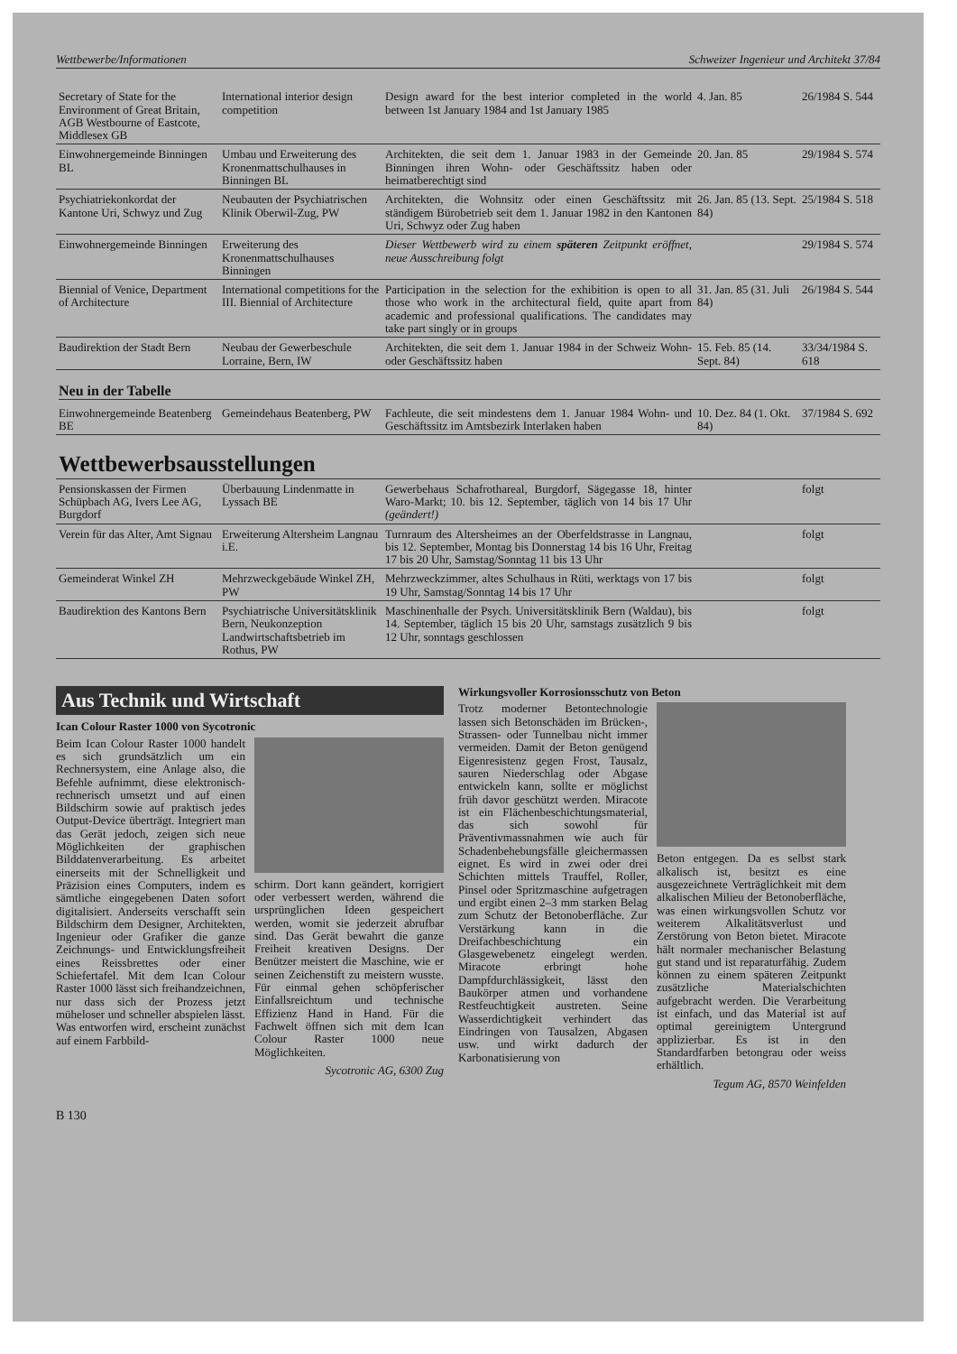Wettbewerbe/Informationen Schweizer Ingenieur und Architekt 37/84
| Secretary of State for the Environment of Great Britain, AGB Westbourne of Eastcote, Middlesex GB | International interior design competition | Design award for the best interior completed in the world between 1st January 1984 and 1st January 1985 | 4. Jan. 85 | 26/1984 S. 544 |
| Einwohnergemeinde Binningen BL | Umbau und Erweiterung des Kronenmattschulhauses in Binningen BL | Architekten, die seit dem 1. Januar 1983 in der Gemeinde Binningen ihren Wohn- oder Geschäftssitz haben oder heimatberechtigt sind | 20. Jan. 85 | 29/1984 S. 574 |
| Psychiatriekonkordat der Kantone Uri, Schwyz und Zug | Neubauten der Psychiatrischen Klinik Oberwil-Zug, PW | Architekten, die Wohnsitz oder einen Geschäftssitz mit ständigem Bürobetrieb seit dem 1. Januar 1982 in den Kantonen Uri, Schwyz oder Zug haben | 26. Jan. 85 (13. Sept. 84) | 25/1984 S. 518 |
| Einwohnergemeinde Binningen | Erweiterung des Kronenmattschulhauses Binningen | Dieser Wettbewerb wird zu einem späteren Zeitpunkt eröffnet, neue Ausschreibung folgt | | 29/1984 S. 574 |
| Biennial of Venice, Department of Architecture | International competitions for the III. Biennial of Architecture | Participation in the selection for the exhibition is open to all those who work in the architectural field, quite apart from academic and professional qualifications. The candidates may take part singly or in groups | 31. Jan. 85 (31. Juli 84) | 26/1984 S. 544 |
| Baudirektion der Stadt Bern | Neubau der Gewerbeschule Lorraine, Bern, IW | Architekten, die seit dem 1. Januar 1984 in der Schweiz Wohn- oder Geschäftssitz haben | 15. Feb. 85 (14. Sept. 84) | 33/34/1984 S. 618 |
Neu in der Tabelle
| Einwohnergemeinde Beatenberg BE | Gemeindehaus Beatenberg, PW | Fachleute, die seit mindestens dem 1. Januar 1984 Wohn- und Geschäftssitz im Amtsbezirk Interlaken haben | 10. Dez. 84 (1. Okt. 84) | 37/1984 S. 692 |
Wettbewerbsausstellungen
| Pensionskassen der Firmen Schüpbach AG, Ivers Lee AG, Burgdorf | Überbauung Lindenmatte in Lyssach BE | Gewerbehaus Schafrothareal, Burgdorf, Sägegasse 18, hinter Waro-Markt; 10. bis 12. September, täglich von 14 bis 17 Uhr (geändert!) | | folgt |
| Verein für das Alter, Amt Signau | Erweiterung Altersheim Langnau i.E. | Turnraum des Altersheimes an der Oberfeldstrasse in Langnau, bis 12. September, Montag bis Donnerstag 14 bis 16 Uhr, Freitag 17 bis 20 Uhr, Samstag/Sonntag 11 bis 13 Uhr | | folgt |
| Gemeinderat Winkel ZH | Mehrzweckgebäude Winkel ZH, PW | Mehrzweckzimmer, altes Schulhaus in Rüti, werktags von 17 bis 19 Uhr, Samstag/Sonntag 14 bis 17 Uhr | | folgt |
| Baudirektion des Kantons Bern | Psychiatrische Universitätsklinik Bern, Neukonzeption Landwirtschaftsbetrieb im Rothus, PW | Maschinenhalle der Psych. Universitätsklinik Bern (Waldau), bis 14. September, täglich 15 bis 20 Uhr, samstags zusätzlich 9 bis 12 Uhr, sonntags geschlossen | | folgt |
Aus Technik und Wirtschaft
Ican Colour Raster 1000 von Sycotronic
Beim Ican Colour Raster 1000 handelt es sich grundsätzlich um ein Rechnersystem, eine Anlage also, die Befehle aufnimmt, diese elektronisch-rechnerisch umsetzt und auf einen Bildschirm sowie auf praktisch jedes Output-Device überträgt. Integriert man das Gerät jedoch, zeigen sich neue Möglichkeiten der graphischen Bilddatenverarbeitung. Es arbeitet einerseits mit der Schnelligkeit und Präzision eines Computers, indem es sämtliche eingegebenen Daten sofort digitalisiert. Anderseits verschafft sein Bildschirm dem Designer, Architekten, Ingenieur oder Grafiker die ganze Zeichnungs- und Entwicklungsfreiheit eines Reissbrettes oder einer Schiefertafel. Mit dem Ican Colour Raster 1000 lässt sich freihandzeichnen, nur dass sich der Prozess jetzt müheloser und schneller abspielen lässt. Was entworfen wird, erscheint zunächst auf einem Farbbild-
schirm. Dort kann geändert, korrigiert oder verbessert werden, während die ursprünglichen Ideen gespeichert werden, womit sie jederzeit abrufbar sind. Das Gerät bewahrt die ganze Freiheit kreativen Designs. Der Benützer meistert die Maschine, wie er seinen Zeichenstift zu meistern wusste. Für einmal gehen schöpferischer Einfallsreichtum und technische Effizienz Hand in Hand. Für die Fachwelt öffnen sich mit dem Ican Colour Raster 1000 neue Möglichkeiten.
Sycotronic AG, 6300 Zug
Wirkungsvoller Korrosionsschutz von Beton
Trotz moderner Betontechnologie lassen sich Betonschäden im Brücken-, Strassen- oder Tunnelbau nicht immer vermeiden. Damit der Beton genügend Eigenresistenz gegen Frost, Tausalz, sauren Niederschlag oder Abgase entwickeln kann, sollte er möglichst früh davor geschützt werden. Miracote ist ein Flächenbeschichtungsmaterial, das sich sowohl für Präventivmassnahmen wie auch für Schadenbehebungsfälle gleichermassen eignet. Es wird in zwei oder drei Schichten mittels Trauffel, Roller, Pinsel oder Spritzmaschine aufgetragen und ergibt einen 2–3 mm starken Belag zum Schutz der Betonoberfläche. Zur Verstärkung kann in die Dreifachbeschichtung ein Glasgewebenetz eingelegt werden. Miracote erbringt hohe Dampfdurchlässigkeit, lässt den Baukörper atmen und vorhandene Restfeuchtigkeit austreten. Seine Wasserdichtigkeit verhindert das Eindringen von Tausalzen, Abgasen usw. und wirkt dadurch der Karbonatisierung von
Beton entgegen. Da es selbst stark alkalisch ist, besitzt es eine ausgezeichnete Verträglichkeit mit dem alkalischen Milieu der Betonoberfläche, was einen wirkungsvollen Schutz vor weiterem Alkalitätsverlust und Zerstörung von Beton bietet. Miracote hält normaler mechanischer Belastung gut stand und ist reparaturfähig. Zudem können zu einem späteren Zeitpunkt zusätzliche Materialschichten aufgebracht werden. Die Verarbeitung ist einfach, und das Material ist auf optimal gereinigtem Untergrund applizierbar. Es ist in den Standardfarben betongrau oder weiss erhältlich.
Tegum AG, 8570 Weinfelden
B 130